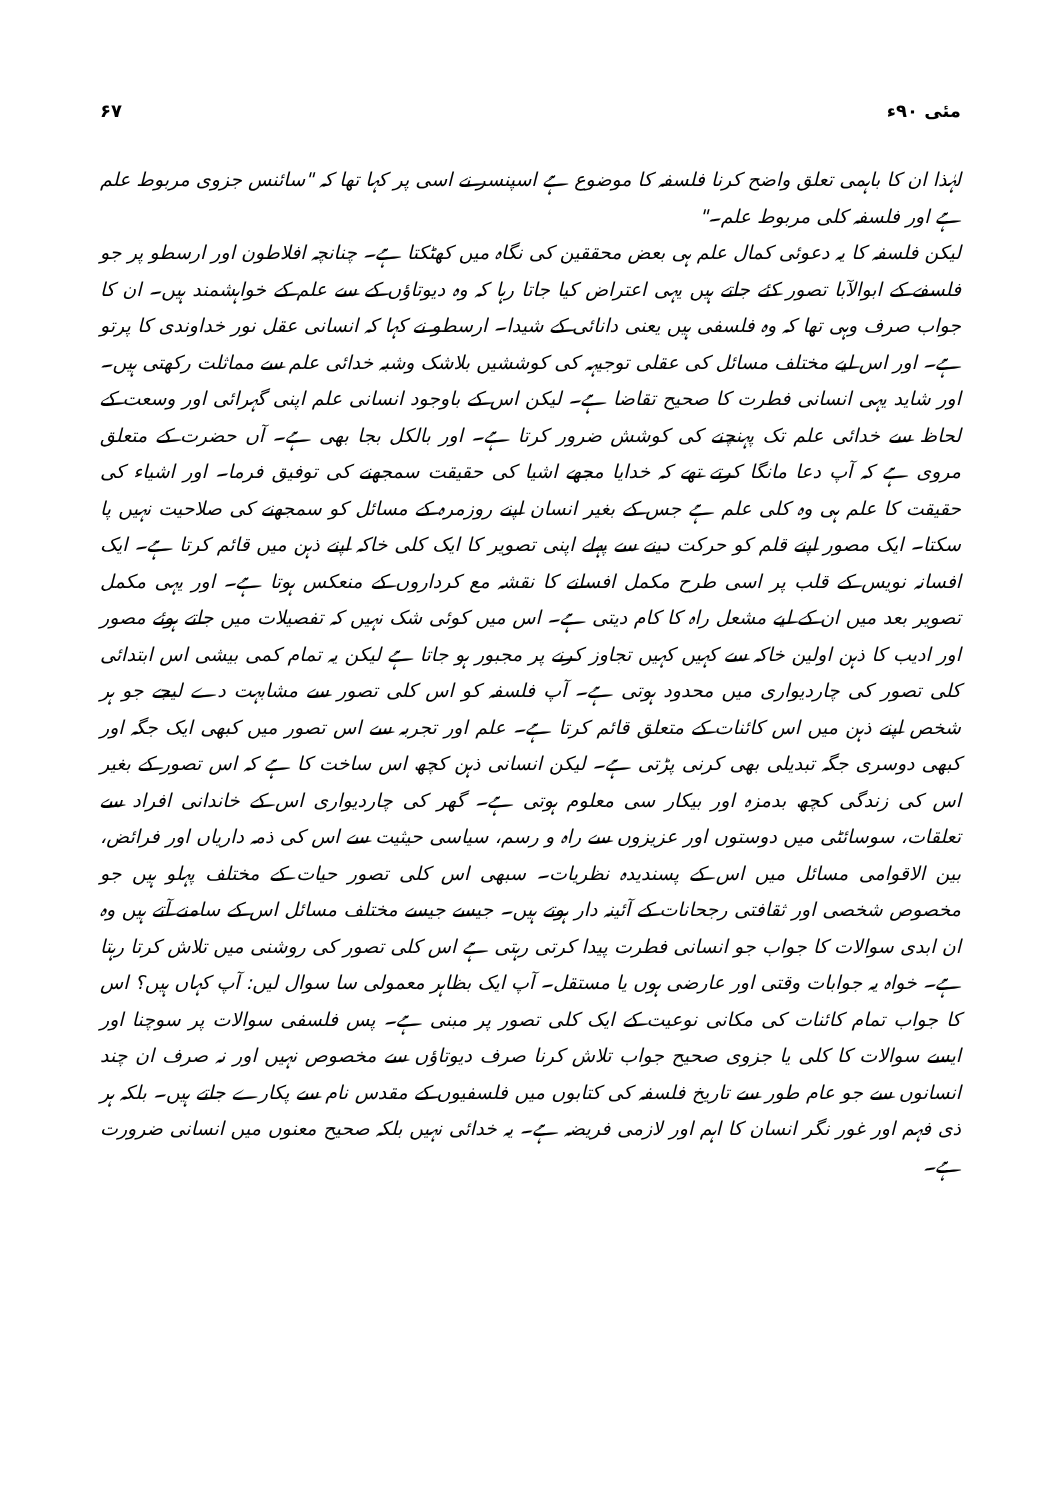مئی ۹۰ء ۶۷
لہٰذا ان کا باہمی تعلق واضح کرنا فلسفہ کا موضوع ہے اسپنسر نے اسی پر کہا تھا کہ "سائنس جزوی مربوط علم ہے اور فلسفہ کلی مربوط علم۔"
لیکن فلسفہ کا یہ دعوئی کمال علم ہی بعض محققین کی نگاہ میں کھٹکتا ہے۔ چنانچہ افلاطون اور ارسطو پر جو فلسفے کے ابوالآبا تصور کئے جاتے ہیں یہی اعتراض کیا جاتا رہا کہ وہ دیوتاؤں کے سے علم کے خواہشمند ہیں۔ ان کا جواب صرف وہی تھا کہ وہ فلسفی ہیں یعنی دانائی کے شیدا۔ ارسطو نے کہا کہ انسانی عقل نور خداوندی کا پرتو ہے۔ اور اس لیے مختلف مسائل کی عقلی توجیہہ کی کوششیں بلاشک وشبہ خدائی علم سے مماثلت رکھتی ہیں۔ اور شاید یہی انسانی فطرت کا صحیح تقاضا ہے۔ لیکن اس کے باوجود انسانی علم اپنی گہرائی اور وسعت کے لحاظ سے خدائی علم تک پہنچنے کی کوشش ضرور کرتا ہے۔ اور بالکل بجا بھی ہے۔ آں حضرت کے متعلق مروی ہے کہ آپ دعا مانگا کرتے تھے کہ خدایا مجھے اشیا کی حقیقت سمجھنے کی توفیق فرما۔ اور اشیاء کی حقیقت کا علم ہی وہ کلی علم ہے جس کے بغیر انسان اپنے روزمرہ کے مسائل کو سمجھنے کی صلاحیت نہیں پا سکتا۔ ایک مصور اپنے قلم کو حرکت دینے سے پہلے اپنی تصویر کا ایک کلی خاکہ اپنے ذہن میں قائم کرتا ہے۔ ایک افسانہ نویس کے قلب پر اسی طرح مکمل افسانے کا نقشہ مع کرداروں کے منعکس ہوتا ہے۔ اور یہی مکمل تصویر بعد میں ان کے لیے مشعل راہ کا کام دیتی ہے۔ اس میں کوئی شک نہیں کہ تفصیلات میں جاتے ہوئے مصور اور ادیب کا ذہن اولین خاکہ سے کہیں کہیں تجاوز کرنے پر مجبور ہو جاتا ہے لیکن یہ تمام کمی بیشی اس ابتدائی کلی تصور کی چاردیواری میں محدود ہوتی ہے۔ آپ فلسفہ کو اس کلی تصور سے مشابہت دے لیجے جو ہر شخص اپنے ذہن میں اس کائنات کے متعلق قائم کرتا ہے۔ علم اور تجربہ سے اس تصور میں کبھی ایک جگہ اور کبھی دوسری جگہ تبدیلی بھی کرنی پڑتی ہے۔ لیکن انسانی ذہن کچھ اس ساخت کا ہے کہ اس تصور کے بغیر اس کی زندگی کچھ بدمزہ اور بیکار سی معلوم ہوتی ہے۔ گھر کی چاردیواری اس کے خاندانی افراد سے تعلقات، سوسائٹی میں دوستوں اور عزیزوں سے راہ و رسم، سیاسی حیثیت سے اس کی ذمہ داریاں اور فرائض، بین الاقوامی مسائل میں اس کے پسندیدہ نظریات۔ سبھی اس کلی تصور حیات کے مختلف پہلو ہیں جو مخصوص شخصی اور ثقافتی رجحانات کے آئینہ دار ہوتے ہیں۔ جیسے جیسے مختلف مسائل اس کے سامنے آتے ہیں وہ ان ابدی سوالات کا جواب جو انسانی فطرت پیدا کرتی رہتی ہے اس کلی تصور کی روشنی میں تلاش کرتا رہتا ہے۔ خواہ یہ جوابات وقتی اور عارضی ہوں یا مستقل۔ آپ ایک بظاہر معمولی سا سوال لیں: آپ کہاں ہیں؟ اس کا جواب تمام کائنات کی مکانی نوعیت کے ایک کلی تصور پر مبنی ہے۔ پس فلسفی سوالات پر سوچنا اور ایسے سوالات کا کلی یا جزوی صحیح جواب تلاش کرنا صرف دیوتاؤں سے مخصوص نہیں اور نہ صرف ان چند انسانوں سے جو عام طور سے تاریخ فلسفہ کی کتابوں میں فلسفیوں کے مقدس نام سے پکارے جاتے ہیں۔ بلکہ ہر ذی فہم اور غور نگر انسان کا اہم اور لازمی فریضہ ہے۔ یہ خدائی نہیں بلکہ صحیح معنوں میں انسانی ضرورت ہے۔